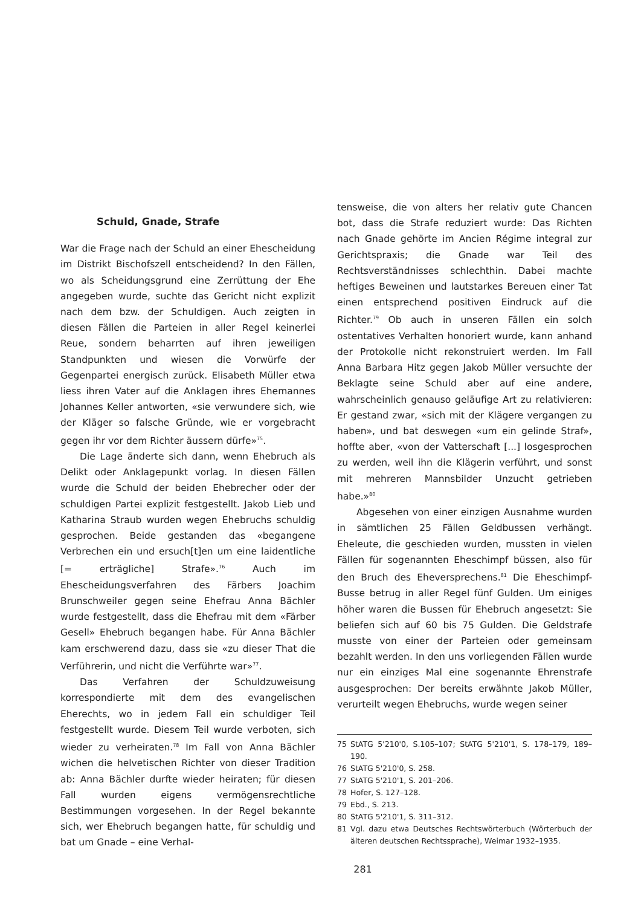Schuld, Gnade, Strafe
War die Frage nach der Schuld an einer Ehescheidung im Distrikt Bischofszell entscheidend? In den Fällen, wo als Scheidungsgrund eine Zerrüttung der Ehe angegeben wurde, suchte das Gericht nicht explizit nach dem bzw. der Schuldigen. Auch zeigten in diesen Fällen die Parteien in aller Regel keinerlei Reue, sondern beharrten auf ihren jeweiligen Standpunkten und wiesen die Vorwürfe der Gegenpartei energisch zurück. Elisabeth Müller etwa liess ihren Vater auf die Anklagen ihres Ehemannes Johannes Keller antworten, «sie verwundere sich, wie der Kläger so falsche Gründe, wie er vorgebracht gegen ihr vor dem Richter äussern dürfe»<sup>75</sup>.
Die Lage änderte sich dann, wenn Ehebruch als Delikt oder Anklagepunkt vorlag. In diesen Fällen wurde die Schuld der beiden Ehebrecher oder der schuldigen Partei explizit festgestellt. Jakob Lieb und Katharina Straub wurden wegen Ehebruchs schuldig gesprochen. Beide gestanden das «begangene Verbrechen ein und ersuch[t]en um eine laidentliche [= erträgliche] Strafe».<sup>76</sup> Auch im Ehescheidungsverfahren des Färbers Joachim Brunschweiler gegen seine Ehefrau Anna Bächler wurde festgestellt, dass die Ehefrau mit dem «Färber Gesell» Ehebruch begangen habe. Für Anna Bächler kam erschwerend dazu, dass sie «zu dieser That die Verführerin, und nicht die Verführte war»<sup>77</sup>.
Das Verfahren der Schuldzuweisung korrespondierte mit dem des evangelischen Eherechts, wo in jedem Fall ein schuldiger Teil festgestellt wurde. Diesem Teil wurde verboten, sich wieder zu verheiraten.<sup>78</sup> Im Fall von Anna Bächler wichen die helvetischen Richter von dieser Tradition ab: Anna Bächler durfte wieder heiraten; für diesen Fall wurden eigens vermögensrechtliche Bestimmungen vorgesehen. In der Regel bekannte sich, wer Ehebruch begangen hatte, für schuldig und bat um Gnade – eine Verhal-
tensweise, die von alters her relativ gute Chancen bot, dass die Strafe reduziert wurde: Das Richten nach Gnade gehörte im Ancien Régime integral zur Gerichtspraxis; die Gnade war Teil des Rechtsverständnisses schlechthin. Dabei machte heftiges Beweinen und lautstarkes Bereuen einer Tat einen entsprechend positiven Eindruck auf die Richter.<sup>79</sup> Ob auch in unseren Fällen ein solch ostentatives Verhalten honoriert wurde, kann anhand der Protokolle nicht rekonstruiert werden. Im Fall Anna Barbara Hitz gegen Jakob Müller versuchte der Beklagte seine Schuld aber auf eine andere, wahrscheinlich genauso geläufige Art zu relativieren: Er gestand zwar, «sich mit der Klägere vergangen zu haben», und bat deswegen «um ein gelinde Straf», hoffte aber, «von der Vatterschaft [...] losgesprochen zu werden, weil ihn die Klägerin verführt, und sonst mit mehreren Mannsbilder Unzucht getrieben habe.»<sup>80</sup>
Abgesehen von einer einzigen Ausnahme wurden in sämtlichen 25 Fällen Geldbussen verhängt. Eheleute, die geschieden wurden, mussten in vielen Fällen für sogenannten Eheschimpf büssen, also für den Bruch des Eheversprechens.<sup>81</sup> Die Eheschimpf-Busse betrug in aller Regel fünf Gulden. Um einiges höher waren die Bussen für Ehebruch angesetzt: Sie beliefen sich auf 60 bis 75 Gulden. Die Geldstrafe musste von einer der Parteien oder gemeinsam bezahlt werden. In den uns vorliegenden Fällen wurde nur ein einziges Mal eine sogenannte Ehrenstrafe ausgesprochen: Der bereits erwähnte Jakob Müller, verurteilt wegen Ehebruchs, wurde wegen seiner
75 StATG 5'210'0, S.105–107; StATG 5'210'1, S. 178–179, 189–190.
76 StATG 5'210'0, S. 258.
77 StATG 5'210'1, S. 201–206.
78 Hofer, S. 127–128.
79 Ebd., S. 213.
80 StATG 5'210'1, S. 311–312.
81 Vgl. dazu etwa Deutsches Rechtswörterbuch (Wörterbuch der älteren deutschen Rechtssprache), Weimar 1932–1935.
281